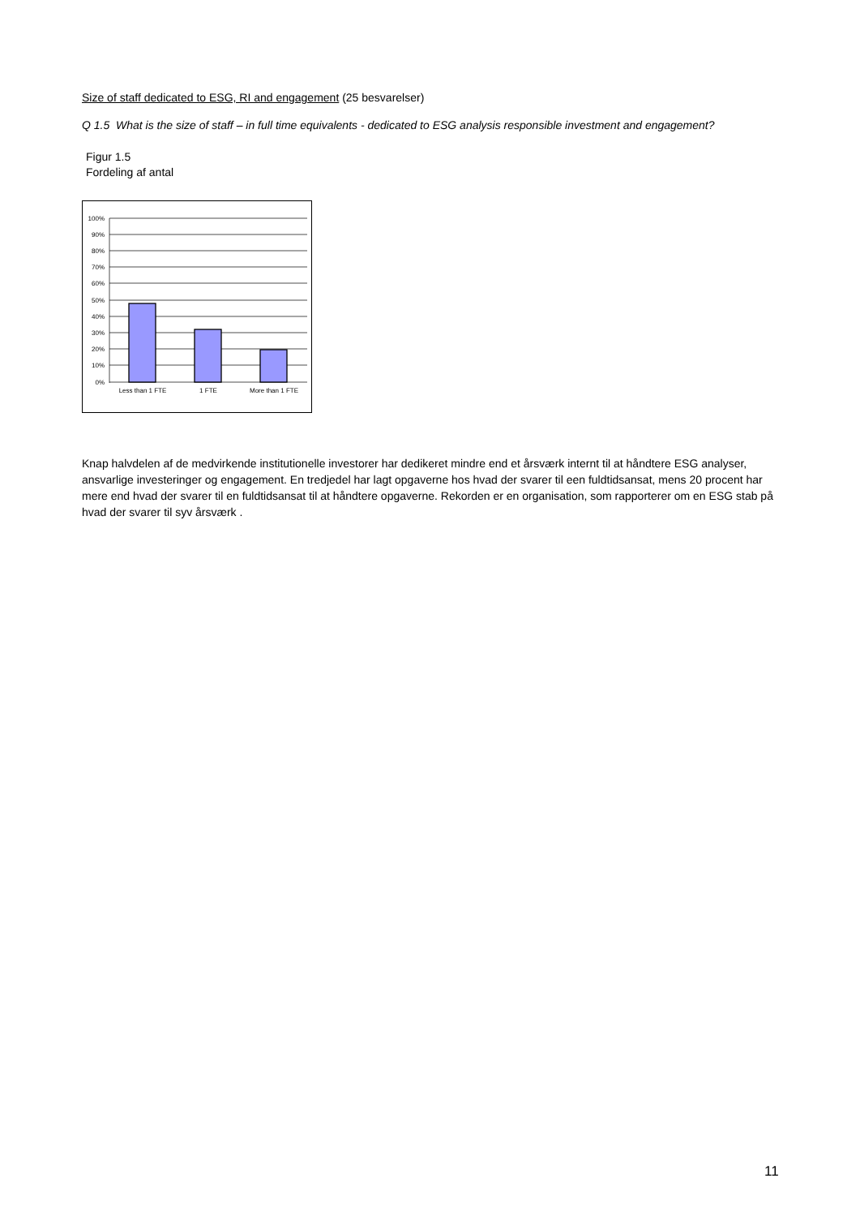Size of staff dedicated to ESG, RI and engagement (25 besvarelser)
Q 1.5 What is the size of staff – in full time equivalents - dedicated to ESG analysis responsible investment and engagement?
Figur 1.5
Fordeling af antal
100%
90%
80%
70%
60%
50%
40%
30%
20%
10%
0%
Less than 1 FTE
1 FTE
More than 1 FTE
Knap halvdelen af de medvirkende institutionelle investorer har dedikeret mindre end et årsværk internt til at håndtere ESG analyser, ansvarlige investeringer og engagement. En tredjedel har lagt opgaverne hos hvad der svarer til een fuldtidsansat, mens 20 procent har mere end hvad der svarer til en fuldtidsansat til at håndtere opgaverne. Rekorden er en organisation, som rapporterer om en ESG stab på hvad der svarer til syv årsværk .
11